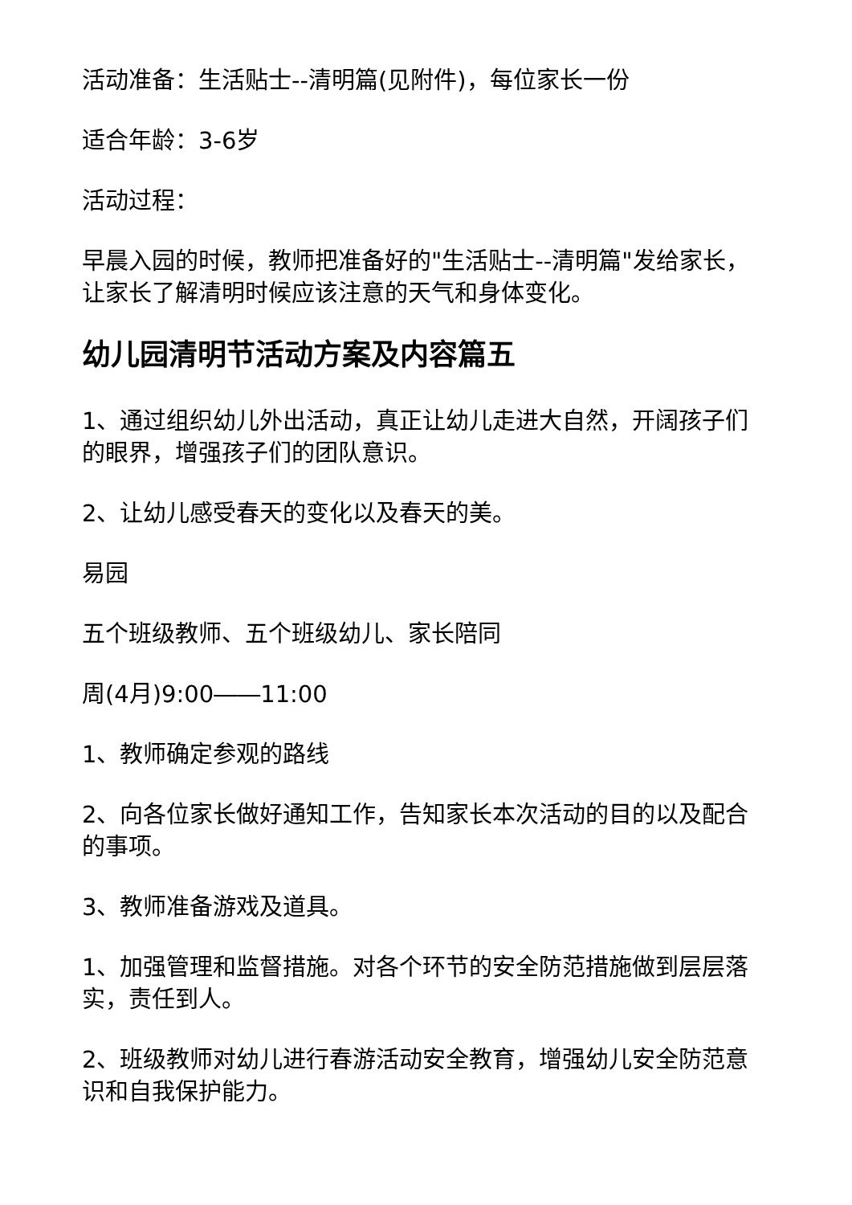活动准备：生活贴士--清明篇(见附件)，每位家长一份
适合年龄：3-6岁
活动过程：
早晨入园的时候，教师把准备好的"生活贴士--清明篇"发给家长，让家长了解清明时候应该注意的天气和身体变化。
幼儿园清明节活动方案及内容篇五
1、通过组织幼儿外出活动，真正让幼儿走进大自然，开阔孩子们的眼界，增强孩子们的团队意识。
2、让幼儿感受春天的变化以及春天的美。
易园
五个班级教师、五个班级幼儿、家长陪同
周(4月)9:00――11:00
1、教师确定参观的路线
2、向各位家长做好通知工作，告知家长本次活动的目的以及配合的事项。
3、教师准备游戏及道具。
1、加强管理和监督措施。对各个环节的安全防范措施做到层层落实，责任到人。
2、班级教师对幼儿进行春游活动安全教育，增强幼儿安全防范意识和自我保护能力。